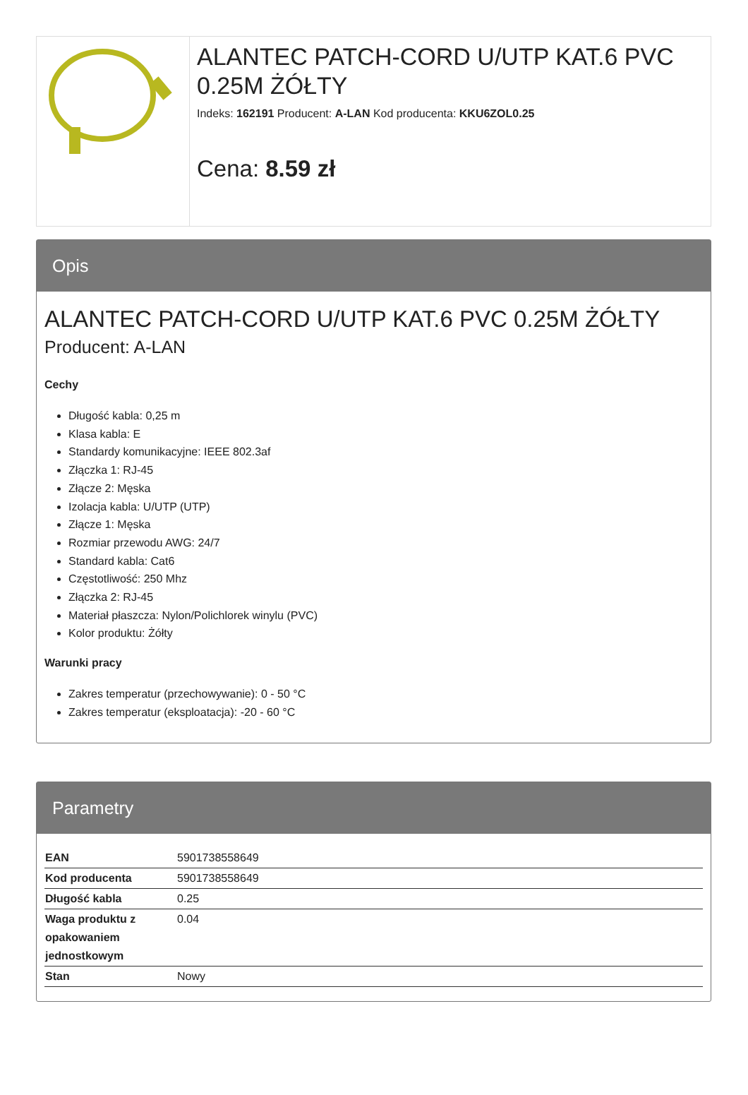ALANTEC PATCH-CORD U/UTP KAT.6 PVC 0.25M ŻÓŁTY
Indeks: 162191 Producent: A-LAN Kod producenta: KKU6ZOL0.25
Cena: 8.59 zł
Opis
ALANTEC PATCH-CORD U/UTP KAT.6 PVC 0.25M ŻÓŁTY
Producent: A-LAN
Cechy
Długość kabla: 0,25 m
Klasa kabla: E
Standardy komunikacyjne: IEEE 802.3af
Złączka 1: RJ-45
Złącze 2: Męska
Izolacja kabla: U/UTP (UTP)
Złącze 1: Męska
Rozmiar przewodu AWG: 24/7
Standard kabla: Cat6
Częstotliwość: 250 Mhz
Złączka 2: RJ-45
Materiał płaszcza: Nylon/Polichlorek winylu (PVC)
Kolor produktu: Żółty
Warunki pracy
Zakres temperatur (przechowywanie): 0 - 50 °C
Zakres temperatur (eksploatacja): -20 - 60 °C
Parametry
| EAN | 5901738558649 |
| Kod producenta | 5901738558649 |
| Długość kabla | 0.25 |
| Waga produktu z opakowaniem jednostkowym | 0.04 |
| Stan | Nowy |